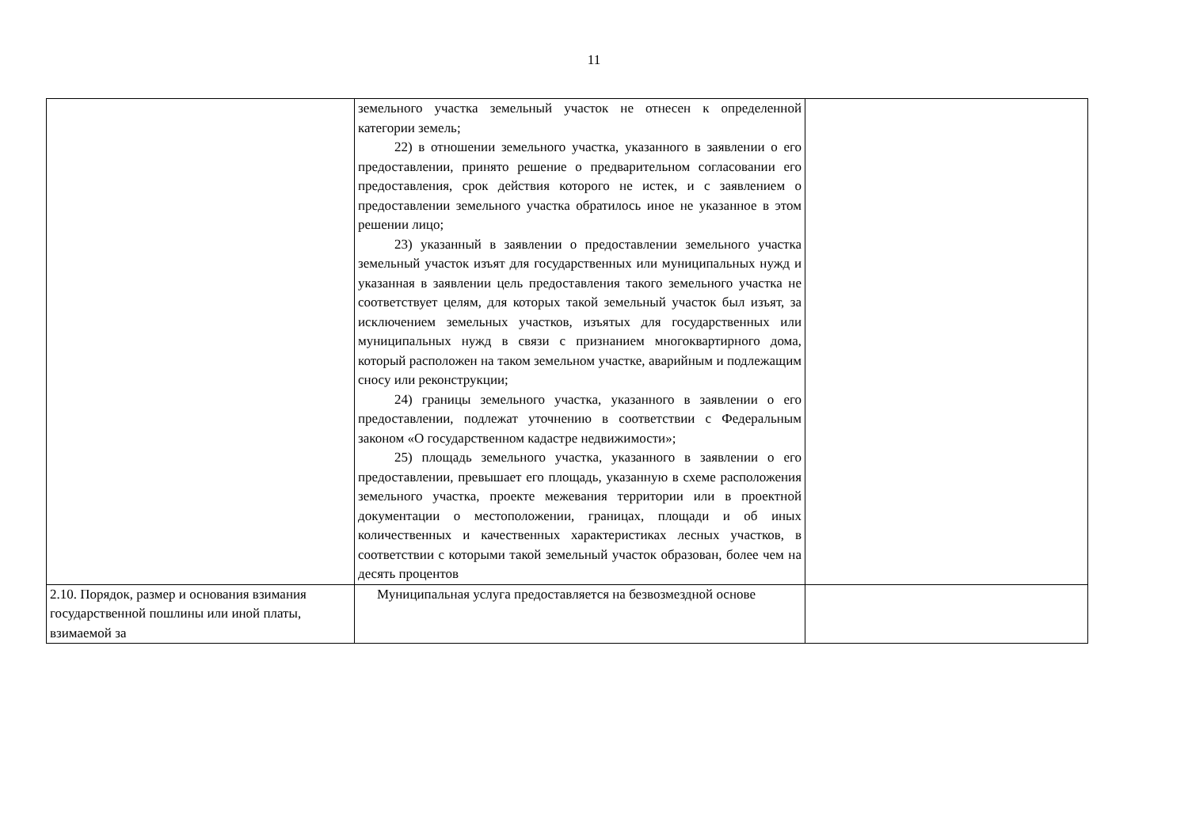11
| | земельного участка земельный участок не отнесен к определенной категории земель; 22) в отношении земельного участка, указанного в заявлении о его предоставлении, принято решение о предварительном согласовании его предоставления, срок действия которого не истек, и с заявлением о предоставлении земельного участка обратилось иное не указанное в этом решении лицо; 23) указанный в заявлении о предоставлении земельного участка земельный участок изъят для государственных или муниципальных нужд и указанная в заявлении цель предоставления такого земельного участка не соответствует целям, для которых такой земельный участок был изъят, за исключением земельных участков, изъятых для государственных или муниципальных нужд в связи с признанием многоквартирного дома, который расположен на таком земельном участке, аварийным и подлежащим сносу или реконструкции; 24) границы земельного участка, указанного в заявлении о его предоставлении, подлежат уточнению в соответствии с Федеральным законом «О государственном кадастре недвижимости»; 25) площадь земельного участка, указанного в заявлении о его предоставлении, превышает его площадь, указанную в схеме расположения земельного участка, проекте межевания территории или в проектной документации о местоположении, границах, площади и об иных количественных и качественных характеристиках лесных участков, в соответствии с которыми такой земельный участок образован, более чем на десять процентов | |
| 2.10. Порядок, размер и основания взимания государственной пошлины или иной платы, взимаемой за | Муниципальная услуга предоставляется на безвозмездной основе | |